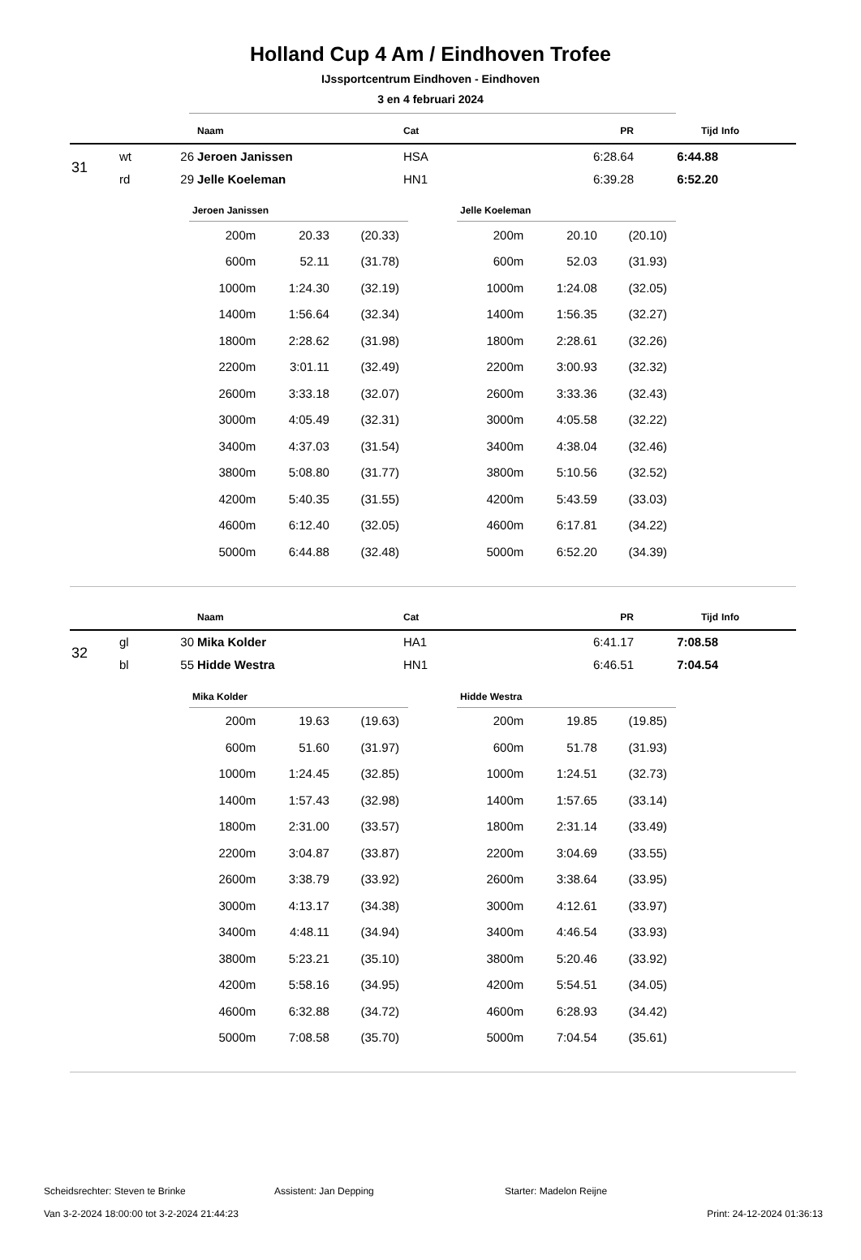Holland Cup 4 Am / Eindhoven Trofee
IJssportcentrum Eindhoven - Eindhoven
3 en 4 februari 2024
| | | | Naam | Cat | PR | Tijd | Info |
| --- | --- | --- | --- | --- | --- | --- | --- |
| 31 | wt | 26 | Jeroen Janissen | HSA | 6:28.64 | 6:44.88 | |
| | rd | 29 | Jelle Koeleman | HN1 | 6:39.28 | 6:52.20 | |
Jeroen Janissen
| 200m | 20.33 | (20.33) |
| 600m | 52.11 | (31.78) |
| 1000m | 1:24.30 | (32.19) |
| 1400m | 1:56.64 | (32.34) |
| 1800m | 2:28.62 | (31.98) |
| 2200m | 3:01.11 | (32.49) |
| 2600m | 3:33.18 | (32.07) |
| 3000m | 4:05.49 | (32.31) |
| 3400m | 4:37.03 | (31.54) |
| 3800m | 5:08.80 | (31.77) |
| 4200m | 5:40.35 | (31.55) |
| 4600m | 6:12.40 | (32.05) |
| 5000m | 6:44.88 | (32.48) |
Jelle Koeleman
| 200m | 20.10 | (20.10) |
| 600m | 52.03 | (31.93) |
| 1000m | 1:24.08 | (32.05) |
| 1400m | 1:56.35 | (32.27) |
| 1800m | 2:28.61 | (32.26) |
| 2200m | 3:00.93 | (32.32) |
| 2600m | 3:33.36 | (32.43) |
| 3000m | 4:05.58 | (32.22) |
| 3400m | 4:38.04 | (32.46) |
| 3800m | 5:10.56 | (32.52) |
| 4200m | 5:43.59 | (33.03) |
| 4600m | 6:17.81 | (34.22) |
| 5000m | 6:52.20 | (34.39) |
| | | | Naam | Cat | PR | Tijd | Info |
| --- | --- | --- | --- | --- | --- | --- | --- |
| 32 | gl | 30 | Mika Kolder | HA1 | 6:41.17 | 7:08.58 | |
| | bl | 55 | Hidde Westra | HN1 | 6:46.51 | 7:04.54 | |
Mika Kolder
| 200m | 19.63 | (19.63) |
| 600m | 51.60 | (31.97) |
| 1000m | 1:24.45 | (32.85) |
| 1400m | 1:57.43 | (32.98) |
| 1800m | 2:31.00 | (33.57) |
| 2200m | 3:04.87 | (33.87) |
| 2600m | 3:38.79 | (33.92) |
| 3000m | 4:13.17 | (34.38) |
| 3400m | 4:48.11 | (34.94) |
| 3800m | 5:23.21 | (35.10) |
| 4200m | 5:58.16 | (34.95) |
| 4600m | 6:32.88 | (34.72) |
| 5000m | 7:08.58 | (35.70) |
Hidde Westra
| 200m | 19.85 | (19.85) |
| 600m | 51.78 | (31.93) |
| 1000m | 1:24.51 | (32.73) |
| 1400m | 1:57.65 | (33.14) |
| 1800m | 2:31.14 | (33.49) |
| 2200m | 3:04.69 | (33.55) |
| 2600m | 3:38.64 | (33.95) |
| 3000m | 4:12.61 | (33.97) |
| 3400m | 4:46.54 | (33.93) |
| 3800m | 5:20.46 | (33.92) |
| 4200m | 5:54.51 | (34.05) |
| 4600m | 6:28.93 | (34.42) |
| 5000m | 7:04.54 | (35.61) |
Scheidsrechter: Steven te Brinke Assistent: Jan Depping Starter: Madelon Reijne
Van 3-2-2024 18:00:00 tot 3-2-2024 21:44:23 Print: 24-12-2024 01:36:13